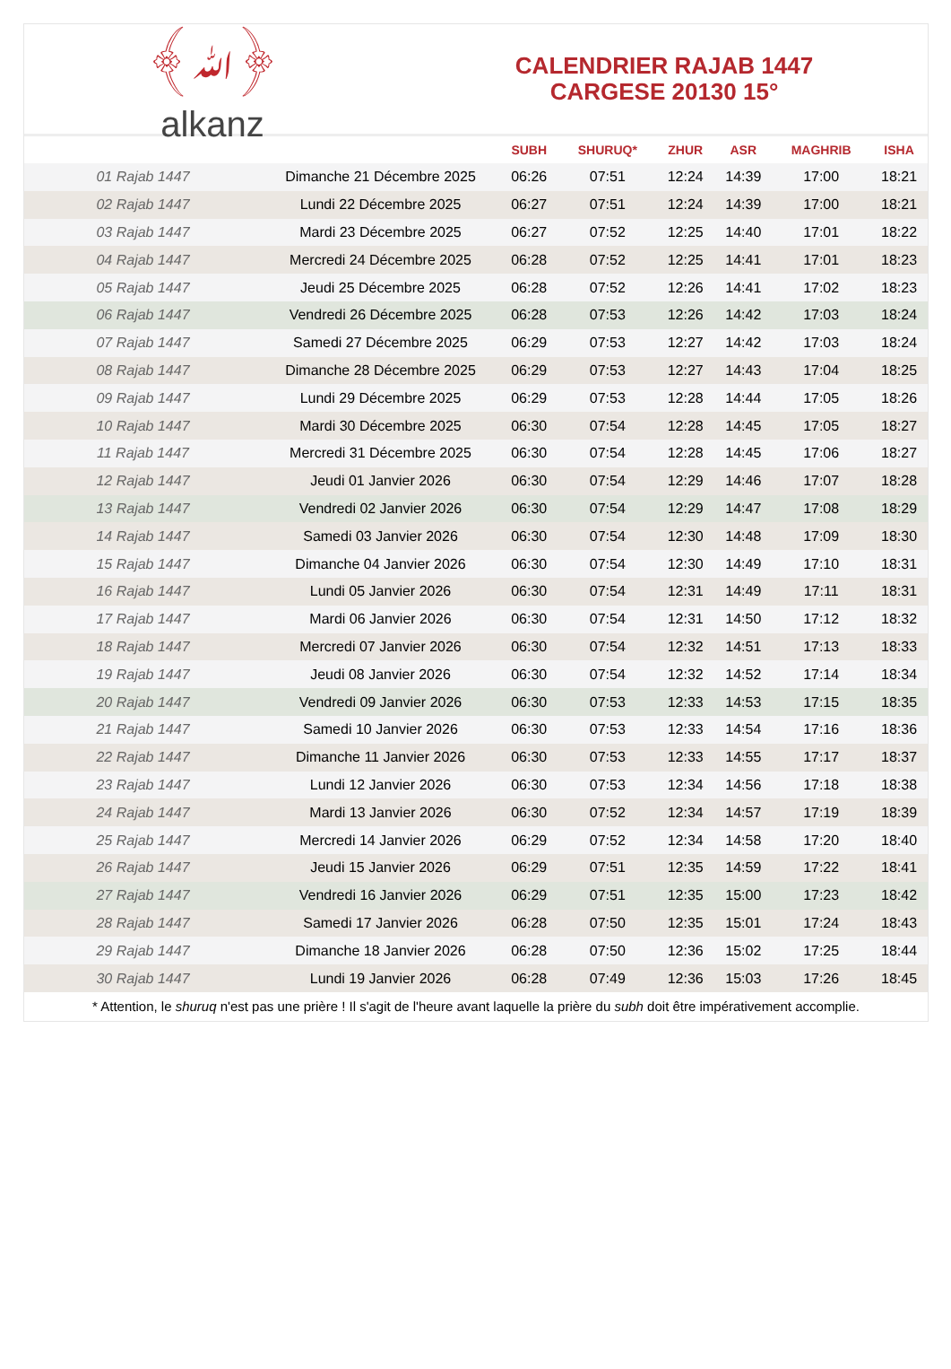﴾ﷲ﴿
alkanz
CALENDRIER RAJAB 1447
CARGESE 20130 15°
| | | SUBH | SHURUQ* | ZHUR | ASR | MAGHRIB | ISHA |
| --- | --- | --- | --- | --- | --- | --- | --- |
| 01 Rajab 1447 | Dimanche 21 Décembre 2025 | 06:26 | 07:51 | 12:24 | 14:39 | 17:00 | 18:21 |
| 02 Rajab 1447 | Lundi 22 Décembre 2025 | 06:27 | 07:51 | 12:24 | 14:39 | 17:00 | 18:21 |
| 03 Rajab 1447 | Mardi 23 Décembre 2025 | 06:27 | 07:52 | 12:25 | 14:40 | 17:01 | 18:22 |
| 04 Rajab 1447 | Mercredi 24 Décembre 2025 | 06:28 | 07:52 | 12:25 | 14:41 | 17:01 | 18:23 |
| 05 Rajab 1447 | Jeudi 25 Décembre 2025 | 06:28 | 07:52 | 12:26 | 14:41 | 17:02 | 18:23 |
| 06 Rajab 1447 | Vendredi 26 Décembre 2025 | 06:28 | 07:53 | 12:26 | 14:42 | 17:03 | 18:24 |
| 07 Rajab 1447 | Samedi 27 Décembre 2025 | 06:29 | 07:53 | 12:27 | 14:42 | 17:03 | 18:24 |
| 08 Rajab 1447 | Dimanche 28 Décembre 2025 | 06:29 | 07:53 | 12:27 | 14:43 | 17:04 | 18:25 |
| 09 Rajab 1447 | Lundi 29 Décembre 2025 | 06:29 | 07:53 | 12:28 | 14:44 | 17:05 | 18:26 |
| 10 Rajab 1447 | Mardi 30 Décembre 2025 | 06:30 | 07:54 | 12:28 | 14:45 | 17:05 | 18:27 |
| 11 Rajab 1447 | Mercredi 31 Décembre 2025 | 06:30 | 07:54 | 12:28 | 14:45 | 17:06 | 18:27 |
| 12 Rajab 1447 | Jeudi 01 Janvier 2026 | 06:30 | 07:54 | 12:29 | 14:46 | 17:07 | 18:28 |
| 13 Rajab 1447 | Vendredi 02 Janvier 2026 | 06:30 | 07:54 | 12:29 | 14:47 | 17:08 | 18:29 |
| 14 Rajab 1447 | Samedi 03 Janvier 2026 | 06:30 | 07:54 | 12:30 | 14:48 | 17:09 | 18:30 |
| 15 Rajab 1447 | Dimanche 04 Janvier 2026 | 06:30 | 07:54 | 12:30 | 14:49 | 17:10 | 18:31 |
| 16 Rajab 1447 | Lundi 05 Janvier 2026 | 06:30 | 07:54 | 12:31 | 14:49 | 17:11 | 18:31 |
| 17 Rajab 1447 | Mardi 06 Janvier 2026 | 06:30 | 07:54 | 12:31 | 14:50 | 17:12 | 18:32 |
| 18 Rajab 1447 | Mercredi 07 Janvier 2026 | 06:30 | 07:54 | 12:32 | 14:51 | 17:13 | 18:33 |
| 19 Rajab 1447 | Jeudi 08 Janvier 2026 | 06:30 | 07:54 | 12:32 | 14:52 | 17:14 | 18:34 |
| 20 Rajab 1447 | Vendredi 09 Janvier 2026 | 06:30 | 07:53 | 12:33 | 14:53 | 17:15 | 18:35 |
| 21 Rajab 1447 | Samedi 10 Janvier 2026 | 06:30 | 07:53 | 12:33 | 14:54 | 17:16 | 18:36 |
| 22 Rajab 1447 | Dimanche 11 Janvier 2026 | 06:30 | 07:53 | 12:33 | 14:55 | 17:17 | 18:37 |
| 23 Rajab 1447 | Lundi 12 Janvier 2026 | 06:30 | 07:53 | 12:34 | 14:56 | 17:18 | 18:38 |
| 24 Rajab 1447 | Mardi 13 Janvier 2026 | 06:30 | 07:52 | 12:34 | 14:57 | 17:19 | 18:39 |
| 25 Rajab 1447 | Mercredi 14 Janvier 2026 | 06:29 | 07:52 | 12:34 | 14:58 | 17:20 | 18:40 |
| 26 Rajab 1447 | Jeudi 15 Janvier 2026 | 06:29 | 07:51 | 12:35 | 14:59 | 17:22 | 18:41 |
| 27 Rajab 1447 | Vendredi 16 Janvier 2026 | 06:29 | 07:51 | 12:35 | 15:00 | 17:23 | 18:42 |
| 28 Rajab 1447 | Samedi 17 Janvier 2026 | 06:28 | 07:50 | 12:35 | 15:01 | 17:24 | 18:43 |
| 29 Rajab 1447 | Dimanche 18 Janvier 2026 | 06:28 | 07:50 | 12:36 | 15:02 | 17:25 | 18:44 |
| 30 Rajab 1447 | Lundi 19 Janvier 2026 | 06:28 | 07:49 | 12:36 | 15:03 | 17:26 | 18:45 |
* Attention, le shuruq n'est pas une prière ! Il s'agit de l'heure avant laquelle la prière du subh doit être impérativement accomplie.